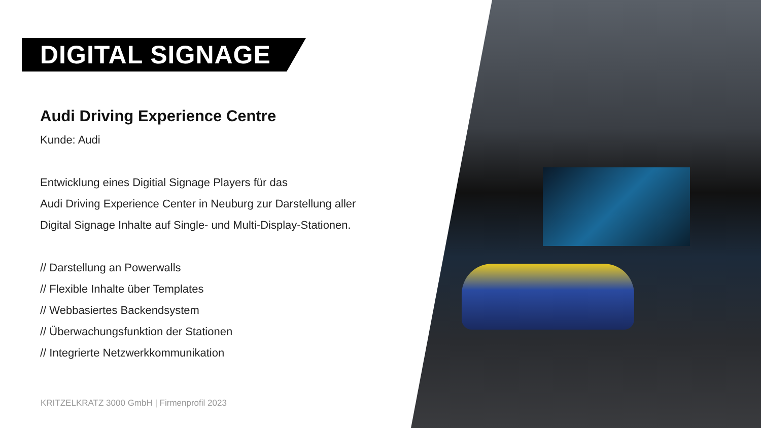DIGITAL SIGNAGE
Audi Driving Experience Centre
Kunde: Audi
Entwicklung eines Digitial Signage Players für das
Audi Driving Experience Center in Neuburg zur Darstellung aller
Digital Signage Inhalte auf Single- und Multi-Display-Stationen.
// Darstellung an Powerwalls
// Flexible Inhalte über Templates
// Webbasiertes Backendsystem
// Überwachungsfunktion der Stationen
// Integrierte Netzwerkkommunikation
KRITZELKRATZ 3000 GmbH | Firmenprofil 2023